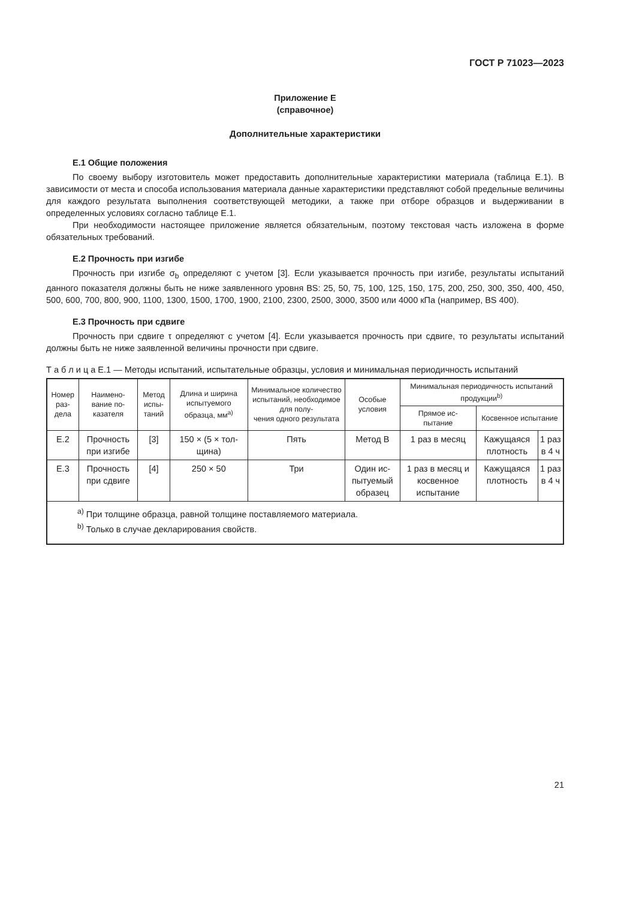ГОСТ Р 71023—2023
Приложение Е
(справочное)
Дополнительные характеристики
Е.1 Общие положения
По своему выбору изготовитель может предоставить дополнительные характеристики материала (таблица Е.1). В зависимости от места и способа использования материала данные характеристики представляют собой предельные величины для каждого результата выполнения соответствующей методики, а также при отборе образцов и выдерживании в определенных условиях согласно таблице Е.1.
При необходимости настоящее приложение является обязательным, поэтому текстовая часть изложена в форме обязательных требований.
Е.2 Прочность при изгибе
Прочность при изгибе σ<sub>b</sub> определяют с учетом [3]. Если указывается прочность при изгибе, результаты испытаний данного показателя должны быть не ниже заявленного уровня BS: 25, 50, 75, 100, 125, 150, 175, 200, 250, 300, 350, 400, 450, 500, 600, 700, 800, 900, 1100, 1300, 1500, 1700, 1900, 2100, 2300, 2500, 3000, 3500 или 4000 кПа (например, BS 400).
Е.3 Прочность при сдвиге
Прочность при сдвиге τ определяют с учетом [4]. Если указывается прочность при сдвиге, то результаты испытаний должны быть не ниже заявленной величины прочности при сдвиге.
Т а б л и ц а Е.1 — Методы испытаний, испытательные образцы, условия и минимальная периодичность испытаний
| Номер раз- дела | Наимено- вание по- казателя | Метод испы- таний | Длина и ширина испытуемого образца, мм<sup>a)</sup> | Минимальное количество испытаний, необходимое для полу- чения одного результата | Особые условия | Минимальная периодичность испытаний продукции<sup>b)</sup> | | |
| --- | --- | --- | --- | --- | --- | --- | --- | --- |
| | | | | | | Прямое ис- пытание | Косвенное испытание | |
| Е.2 | Прочность при изгибе | [3] | 150 × (5 × тол- щина) | Пять | Метод В | 1 раз в месяц | Кажущаяся плотность | 1 раз в 4 ч |
| Е.3 | Прочность при сдвиге | [4] | 250 × 50 | Три | Один ис- пытуемый образец | 1 раз в месяц и косвенное испытание | Кажущаяся плотность | 1 раз в 4 ч |
| <sup>a)</sup> При толщине образца, равной толщине поставляемого материала. <sup>b)</sup> Только в случае декларирования свойств. | | | | | | | | |
21